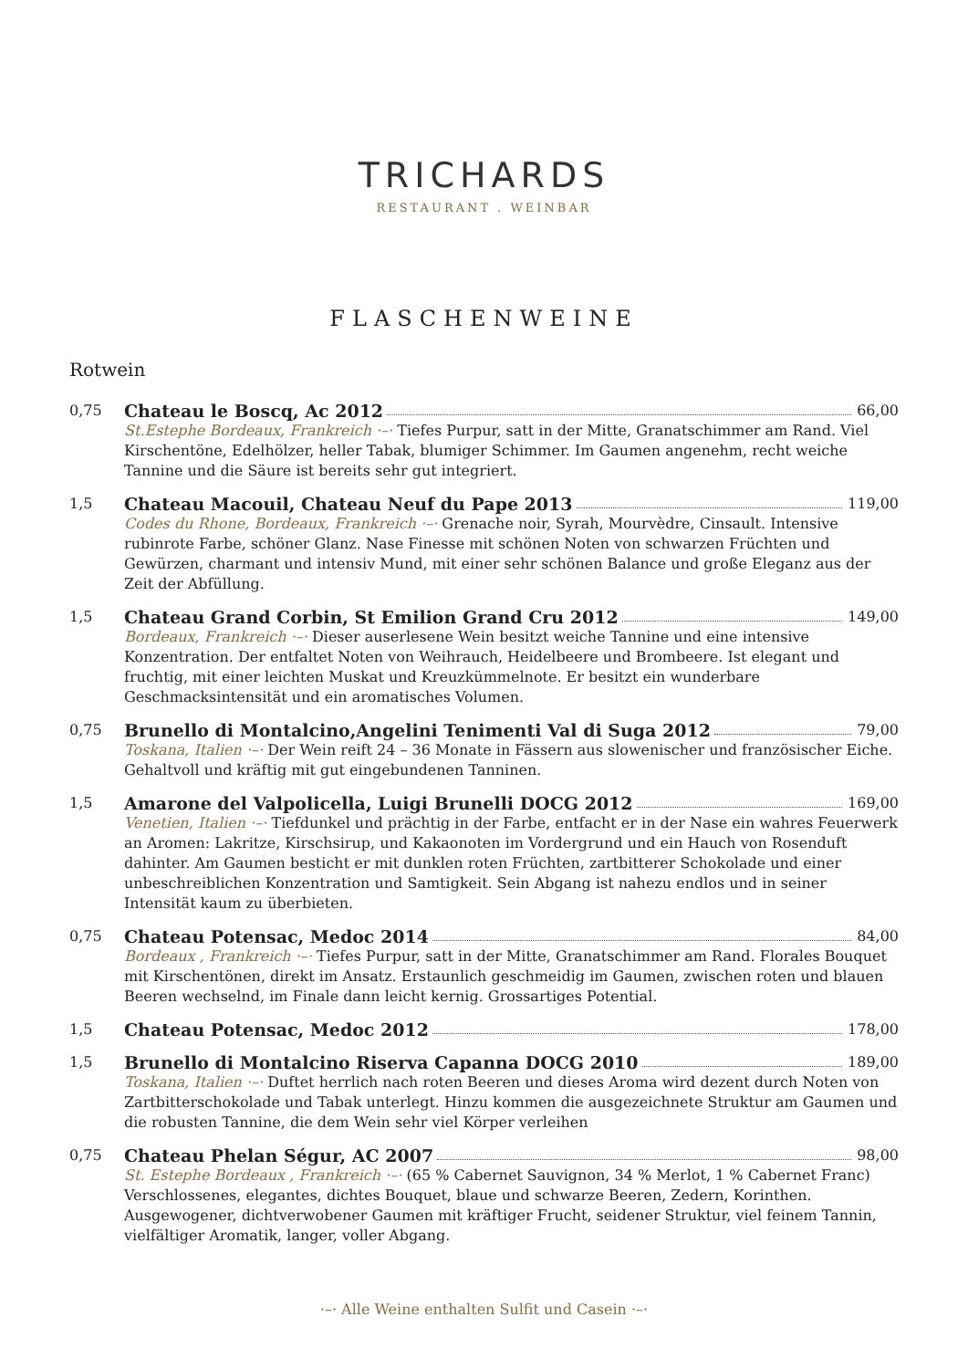TRICHARDS
RESTAURANT . WEINBAR
FLASCHENWEINE
Rotwein
0,75
Chateau le Boscq, Ac 2012 66,00
St.Estephe Bordeaux, Frankreich ·–· Tiefes Purpur, satt in der Mitte, Granatschimmer am Rand. Viel Kirschentöne, Edelhölzer, heller Tabak, blumiger Schimmer. Im Gaumen angenehm, recht weiche Tannine und die Säure ist bereits sehr gut integriert.
1,5
Chateau Macouil, Chateau Neuf du Pape 2013 119,00
Codes du Rhone, Bordeaux, Frankreich ·–· Grenache noir, Syrah, Mourvèdre, Cinsault. Intensive rubinrote Farbe, schöner Glanz. Nase Finesse mit schönen Noten von schwarzen Früchten und Gewürzen, charmant und intensiv Mund, mit einer sehr schönen Balance und große Eleganz aus der Zeit der Abfüllung.
1,5
Chateau Grand Corbin, St Emilion Grand Cru 2012 149,00
Bordeaux, Frankreich ·–· Dieser auserlesene Wein besitzt weiche Tannine und eine intensive Konzentration. Der entfaltet Noten von Weihrauch, Heidelbeere und Brombeere. Ist elegant und fruchtig, mit einer leichten Muskat und Kreuzkümmelnote. Er besitzt ein wunderbare Geschmacksintensität und ein aromatisches Volumen.
0,75
Brunello di Montalcino,Angelini Tenimenti Val di Suga 2012 79,00
Toskana, Italien ·–· Der Wein reift 24 – 36 Monate in Fässern aus slowenischer und französischer Eiche. Gehaltvoll und kräftig mit gut eingebundenen Tanninen.
1,5
Amarone del Valpolicella, Luigi Brunelli DOCG 2012 169,00
Venetien, Italien ·–· Tiefdunkel und prächtig in der Farbe, entfacht er in der Nase ein wahres Feuerwerk an Aromen: Lakritze, Kirschsirup, und Kakaonoten im Vordergrund und ein Hauch von Rosenduft dahinter. Am Gaumen besticht er mit dunklen roten Früchten, zartbitterer Schokolade und einer unbeschreiblichen Konzentration und Samtigkeit. Sein Abgang ist nahezu endlos und in seiner Intensität kaum zu überbieten.
0,75
Chateau Potensac, Medoc 2014 84,00
Bordeaux , Frankreich ·–· Tiefes Purpur, satt in der Mitte, Granatschimmer am Rand. Florales Bouquet mit Kirschentönen, direkt im Ansatz. Erstaunlich geschmeidig im Gaumen, zwischen roten und blauen Beeren wechselnd, im Finale dann leicht kernig. Grossartiges Potential.
1,5
Chateau Potensac, Medoc 2012 178,00
1,5
Brunello di Montalcino Riserva Capanna DOCG 2010 189,00
Toskana, Italien ·–· Duftet herrlich nach roten Beeren und dieses Aroma wird dezent durch Noten von Zartbitterschokolade und Tabak unterlegt. Hinzu kommen die ausgezeichnete Struktur am Gaumen und die robusten Tannine, die dem Wein sehr viel Körper verleihen
0,75
Chateau Phelan Ségur, AC 2007 98,00
St. Estephe Bordeaux , Frankreich ·–· (65 % Cabernet Sauvignon, 34 % Merlot, 1 % Cabernet Franc) Verschlossenes, elegantes, dichtes Bouquet, blaue und schwarze Beeren, Zedern, Korinthen. Ausgewogener, dichtverwobener Gaumen mit kräftiger Frucht, seidener Struktur, viel feinem Tannin, vielfältiger Aromatik, langer, voller Abgang.
·–· Alle Weine enthalten Sulfit und Casein ·–·